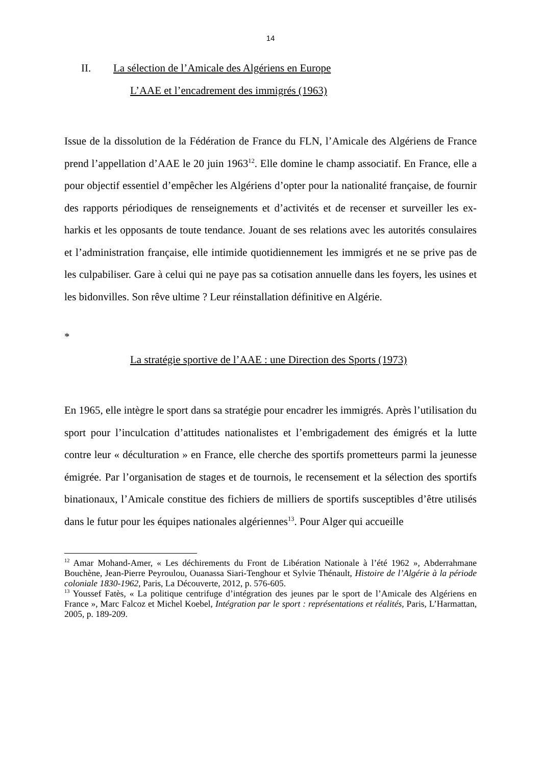14
II. La sélection de l’Amicale des Algériens en Europe
L’AAE et l’encadrement des immigrés (1963)
Issue de la dissolution de la Fédération de France du FLN, l’Amicale des Algériens de France prend l’appellation d’AAE le 20 juin 1963<sup>12</sup>. Elle domine le champ associatif. En France, elle a pour objectif essentiel d’empêcher les Algériens d’opter pour la nationalité française, de fournir des rapports périodiques de renseignements et d’activités et de recenser et surveiller les ex-harkis et les opposants de toute tendance. Jouant de ses relations avec les autorités consulaires et l’administration française, elle intimide quotidiennement les immigrés et ne se prive pas de les culpabiliser. Gare à celui qui ne paye pas sa cotisation annuelle dans les foyers, les usines et les bidonvilles. Son rêve ultime ? Leur réinstallation définitive en Algérie.
*
La stratégie sportive de l’AAE : une Direction des Sports (1973)
En 1965, elle intègre le sport dans sa stratégie pour encadrer les immigrés. Après l’utilisation du sport pour l’inculcation d’attitudes nationalistes et l’embrigadement des émigrés et la lutte contre leur « déculturation » en France, elle cherche des sportifs prometteurs parmi la jeunesse émigrée. Par l’organisation de stages et de tournois, le recensement et la sélection des sportifs binationaux, l’Amicale constitue des fichiers de milliers de sportifs susceptibles d’être utilisés dans le futur pour les équipes nationales algériennes<sup>13</sup>. Pour Alger qui accueille
<sup>12</sup> Amar Mohand-Amer, « Les déchirements du Front de Libération Nationale à l’été 1962 », Abderrahmane Bouchène, Jean-Pierre Peyroulou, Ouanassa Siari-Tenghour et Sylvie Thénault, Histoire de l’Algérie à la période coloniale 1830-1962, Paris, La Découverte, 2012, p. 576-605.
<sup>13</sup> Youssef Fatès, « La politique centrifuge d’intégration des jeunes par le sport de l’Amicale des Algériens en France », Marc Falcoz et Michel Koebel, Intégration par le sport : représentations et réalités, Paris, L’Harmattan, 2005, p. 189-209.